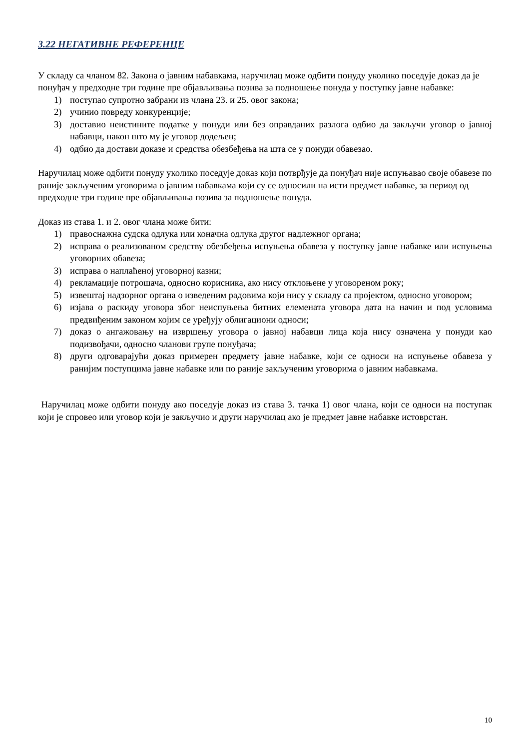3.22 НЕГАТИВНЕ РЕФЕРЕНЦЕ
У складу са чланом 82. Закона о јавним набавкама, наручилац може одбити понуду уколико поседује доказ да је понуђач у предходне три године пре објављивања позива за подношење понуда у поступку јавне набавке:
1) поступао супротно забрани из члана 23. и 25. овог закона;
2) учинио повреду конкуренције;
3) доставио неистините податке у понуди или без оправданих разлога одбио да закључи уговор о јавној набавци, након што му је уговор додељен;
4) одбио да достави доказе и средства обезбеђења на шта се у понуди обавезао.
Наручилац може одбити понуду уколико поседује доказ који потврђује да понуђач није испуњавао своје обавезе по раније закљученим уговорима о јавним набавкама који су се односили на исти предмет набавке, за период од предходне три године пре објављивања позива за подношење понуда.
Доказ из става 1. и 2. овог члана може бити:
1) правоснажна судска одлука или коначна одлука другог надлежног органа;
2) исправа о реализованом средству обезбеђења испуњења обавеза у поступку јавне набавке или испуњења уговорних обавеза;
3) исправа о наплаћеној уговорној казни;
4) рекламације потрошача, односно корисника, ако нису отклоњене у уговореном року;
5) извештај надзорног органа о изведеним радовима који нису у складу са пројектом, односно уговором;
6) изјава о раскиду уговора због неиспуњења битних елемената уговора дата на начин и под условима предвиђеним законом којим се уређују облигациони односи;
7) доказ о ангажовању на извршењу уговора о јавној набавци лица која нису означена у понуди као подизвођачи, односно чланови групе понуђача;
8) други одговарајући доказ примерен предмету јавне набавке, који се односи на испуњење обавеза у ранијим поступцима јавне набавке или по раније закљученим уговорима о јавним набавкама.
Наручилац може одбити понуду ако поседује доказ из става 3. тачка 1) овог члана, који се односи на поступак који је спровео или уговор који је закључио и други наручилац ако је предмет јавне набавке истоврстан.
10